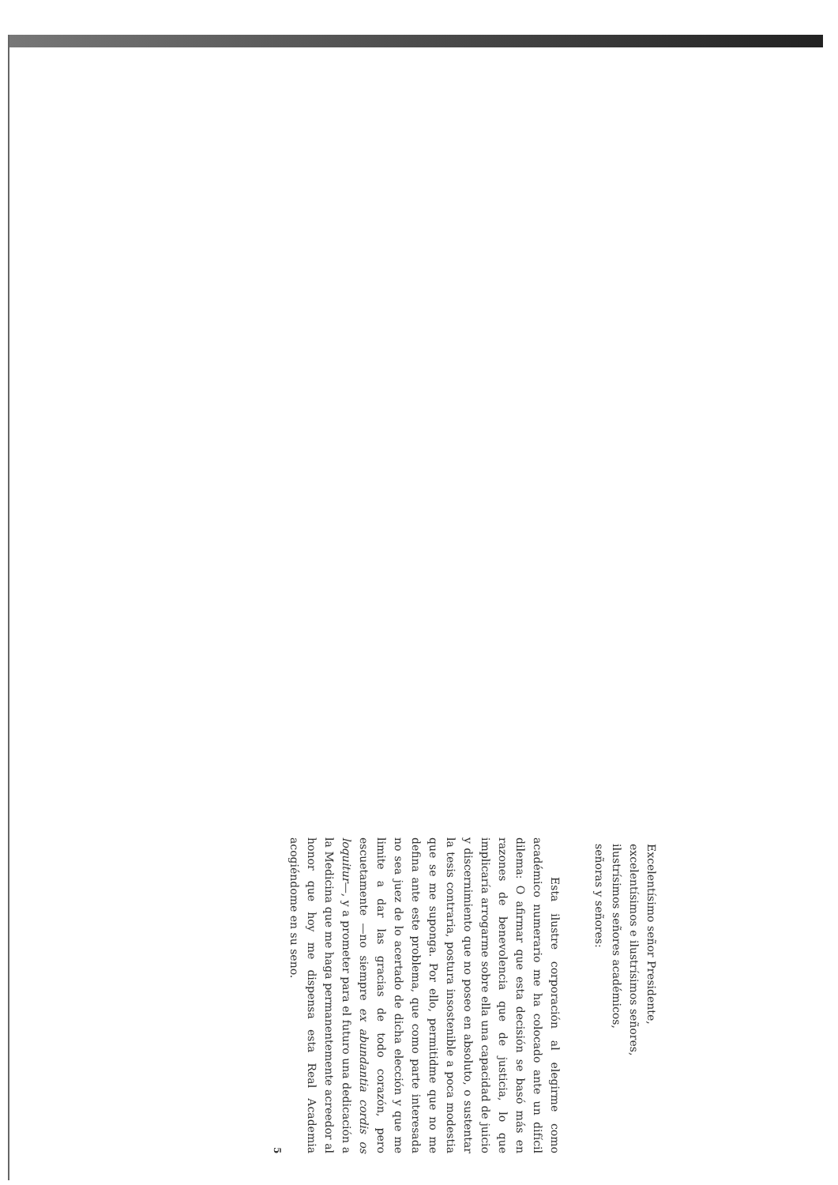Excelentísimo señor Presidente,
excelentísimos e ilustrísimos señores,
ilustrísimos señores académicos,
señoras y señores:
Esta ilustre corporación al elegirme como académico numerario me ha colocado ante un difícil dilema: O afirmar que esta decisión se basó más en razones de benevolencia que de justicia, lo que implicaría arrogarme sobre ella una capacidad de juicio y discernimiento que no poseo en absoluto, o sustentar la tesis contraria, postura insostenible a poca modestia que se me suponga. Por ello, permitidme que no me defina ante este problema, que como parte interesada no sea juez de lo acertado de dicha elección y que me limite a dar las gracias de todo corazón, pero escuetamente —no siempre ex abundantia cordis os loquitur—, y a prometer para el futuro una dedicación a la Medicina que me haga permanentemente acreedor al honor que hoy me dispensa esta Real Academia acogiéndome en su seno.
5